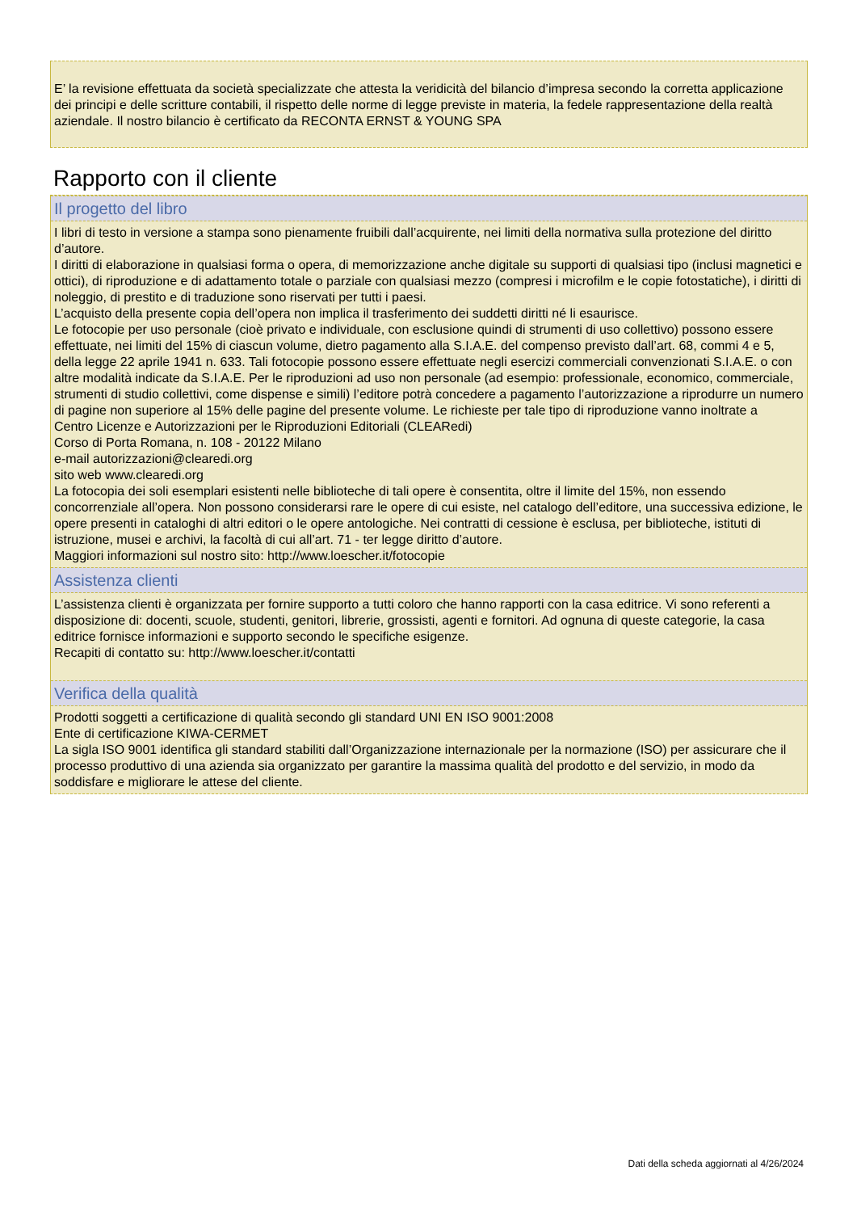E’ la revisione effettuata da società specializzate che attesta la veridicità del bilancio d’impresa secondo la corretta applicazione dei principi e delle scritture contabili, il rispetto delle norme di legge previste in materia, la fedele rappresentazione della realtà aziendale. Il nostro bilancio è certificato da RECONTA ERNST & YOUNG SPA
Rapporto con il cliente
Il progetto del libro
I libri di testo in versione a stampa sono pienamente fruibili dall’acquirente, nei limiti della normativa sulla protezione del diritto d’autore.
I diritti di elaborazione in qualsiasi forma o opera, di memorizzazione anche digitale su supporti di qualsiasi tipo (inclusi magnetici e ottici), di riproduzione e di adattamento totale o parziale con qualsiasi mezzo (compresi i microfilm e le copie fotostatiche), i diritti di noleggio, di prestito e di traduzione sono riservati per tutti i paesi.
L’acquisto della presente copia dell’opera non implica il trasferimento dei suddetti diritti né li esaurisce.
Le fotocopie per uso personale (cioè privato e individuale, con esclusione quindi di strumenti di uso collettivo) possono essere effettuate, nei limiti del 15% di ciascun volume, dietro pagamento alla S.I.A.E. del compenso previsto dall’art. 68, commi 4 e 5, della legge 22 aprile 1941 n. 633. Tali fotocopie possono essere effettuate negli esercizi commerciali convenzionati S.I.A.E. o con altre modalità indicate da S.I.A.E. Per le riproduzioni ad uso non personale (ad esempio: professionale, economico, commerciale, strumenti di studio collettivi, come dispense e simili) l’editore potrà concedere a pagamento l’autorizzazione a riprodurre un numero di pagine non superiore al 15% delle pagine del presente volume. Le richieste per tale tipo di riproduzione vanno inoltrate a
Centro Licenze e Autorizzazioni per le Riproduzioni Editoriali (CLEARedi)
Corso di Porta Romana, n. 108 - 20122 Milano
e-mail autorizzazioni@clearedi.org
sito web www.clearedi.org
La fotocopia dei soli esemplari esistenti nelle biblioteche di tali opere è consentita, oltre il limite del 15%, non essendo concorrenziale all’opera. Non possono considerarsi rare le opere di cui esiste, nel catalogo dell’editore, una successiva edizione, le opere presenti in cataloghi di altri editori o le opere antologiche. Nei contratti di cessione è esclusa, per biblioteche, istituti di istruzione, musei e archivi, la facoltà di cui all’art. 71 - ter legge diritto d’autore.
Maggiori informazioni sul nostro sito: http://www.loescher.it/fotocopie
Assistenza clienti
L’assistenza clienti è organizzata per fornire supporto a tutti coloro che hanno rapporti con la casa editrice. Vi sono referenti a disposizione di: docenti, scuole, studenti, genitori, librerie, grossisti, agenti e fornitori. Ad ognuna di queste categorie, la casa editrice fornisce informazioni e supporto secondo le specifiche esigenze.
Recapiti di contatto su: http://www.loescher.it/contatti
Verifica della qualità
Prodotti soggetti a certificazione di qualità secondo gli standard UNI EN ISO 9001:2008
Ente di certificazione KIWA-CERMET
La sigla ISO 9001 identifica gli standard stabiliti dall’Organizzazione internazionale per la normazione (ISO) per assicurare che il processo produttivo di una azienda sia organizzato per garantire la massima qualità del prodotto e del servizio, in modo da soddisfare e migliorare le attese del cliente.
Dati della scheda aggiornati al 4/26/2024